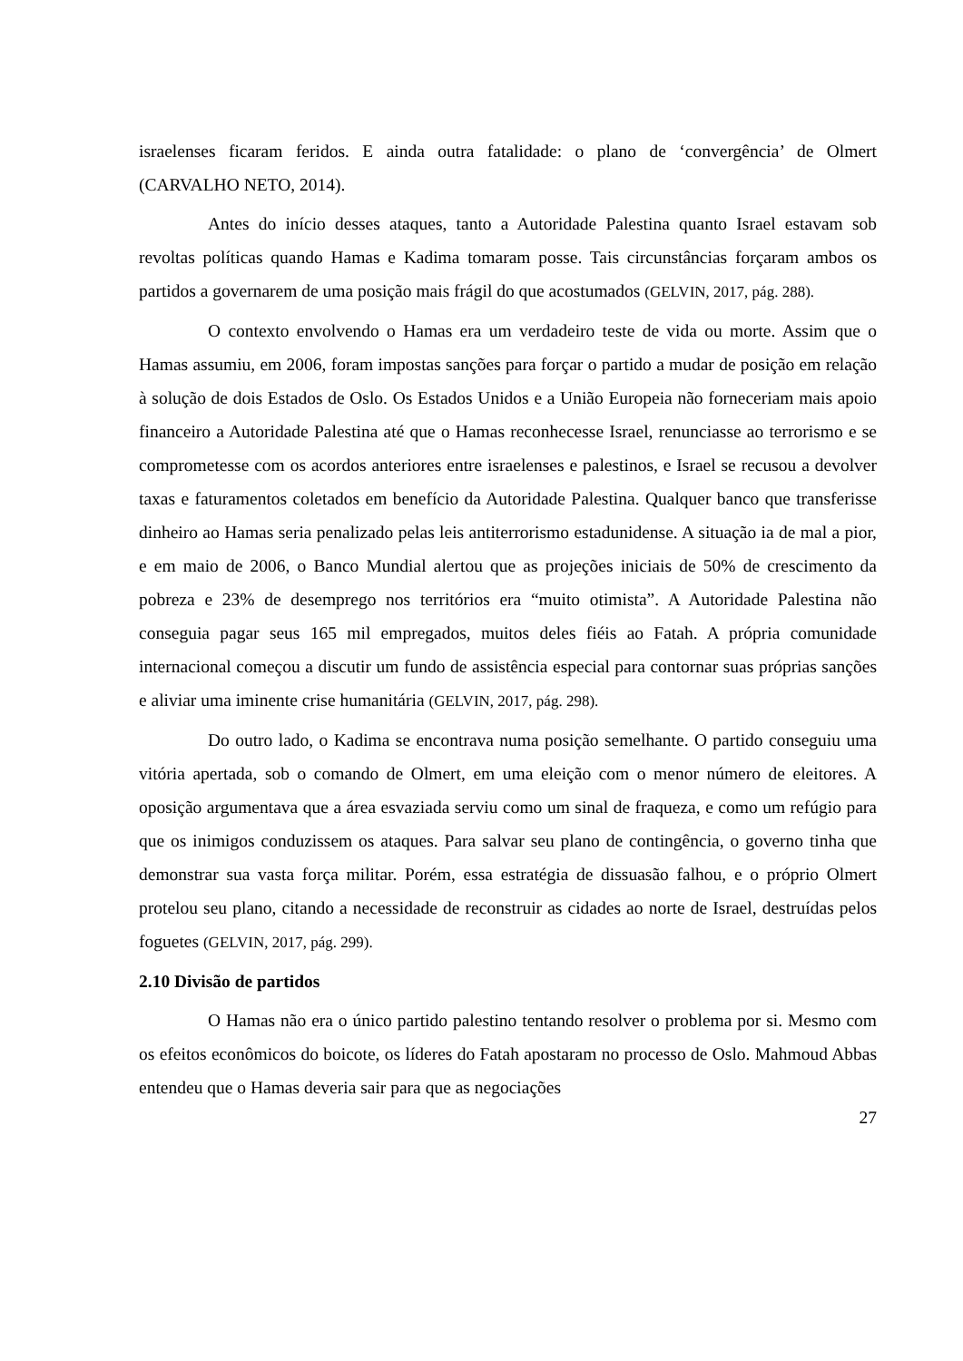israelenses ficaram feridos. E ainda outra fatalidade: o plano de ‘convergência’ de Olmert (CARVALHO NETO, 2014).
Antes do início desses ataques, tanto a Autoridade Palestina quanto Israel estavam sob revoltas políticas quando Hamas e Kadima tomaram posse. Tais circunstâncias forçaram ambos os partidos a governarem de uma posição mais frágil do que acostumados (GELVIN, 2017, pág. 288).
O contexto envolvendo o Hamas era um verdadeiro teste de vida ou morte. Assim que o Hamas assumiu, em 2006, foram impostas sanções para forçar o partido a mudar de posição em relação à solução de dois Estados de Oslo. Os Estados Unidos e a União Europeia não forneceriam mais apoio financeiro a Autoridade Palestina até que o Hamas reconhecesse Israel, renunciasse ao terrorismo e se comprometesse com os acordos anteriores entre israelenses e palestinos, e Israel se recusou a devolver taxas e faturamentos coletados em benefício da Autoridade Palestina. Qualquer banco que transferisse dinheiro ao Hamas seria penalizado pelas leis antiterrorismo estadunidense. A situação ia de mal a pior, e em maio de 2006, o Banco Mundial alertou que as projeções iniciais de 50% de crescimento da pobreza e 23% de desemprego nos territórios era “muito otimista”. A Autoridade Palestina não conseguia pagar seus 165 mil empregados, muitos deles fiéis ao Fatah. A própria comunidade internacional começou a discutir um fundo de assistência especial para contornar suas próprias sanções e aliviar uma iminente crise humanitária (GELVIN, 2017, pág. 298).
Do outro lado, o Kadima se encontrava numa posição semelhante. O partido conseguiu uma vitória apertada, sob o comando de Olmert, em uma eleição com o menor número de eleitores. A oposição argumentava que a área esvaziada serviu como um sinal de fraqueza, e como um refúgio para que os inimigos conduzissem os ataques. Para salvar seu plano de contingência, o governo tinha que demonstrar sua vasta força militar. Porém, essa estratégia de dissuasão falhou, e o próprio Olmert protelou seu plano, citando a necessidade de reconstruir as cidades ao norte de Israel, destruídas pelos foguetes (GELVIN, 2017, pág. 299).
2.10 Divisão de partidos
O Hamas não era o único partido palestino tentando resolver o problema por si. Mesmo com os efeitos econômicos do boicote, os líderes do Fatah apostaram no processo de Oslo. Mahmoud Abbas entendeu que o Hamas deveria sair para que as negociações
27